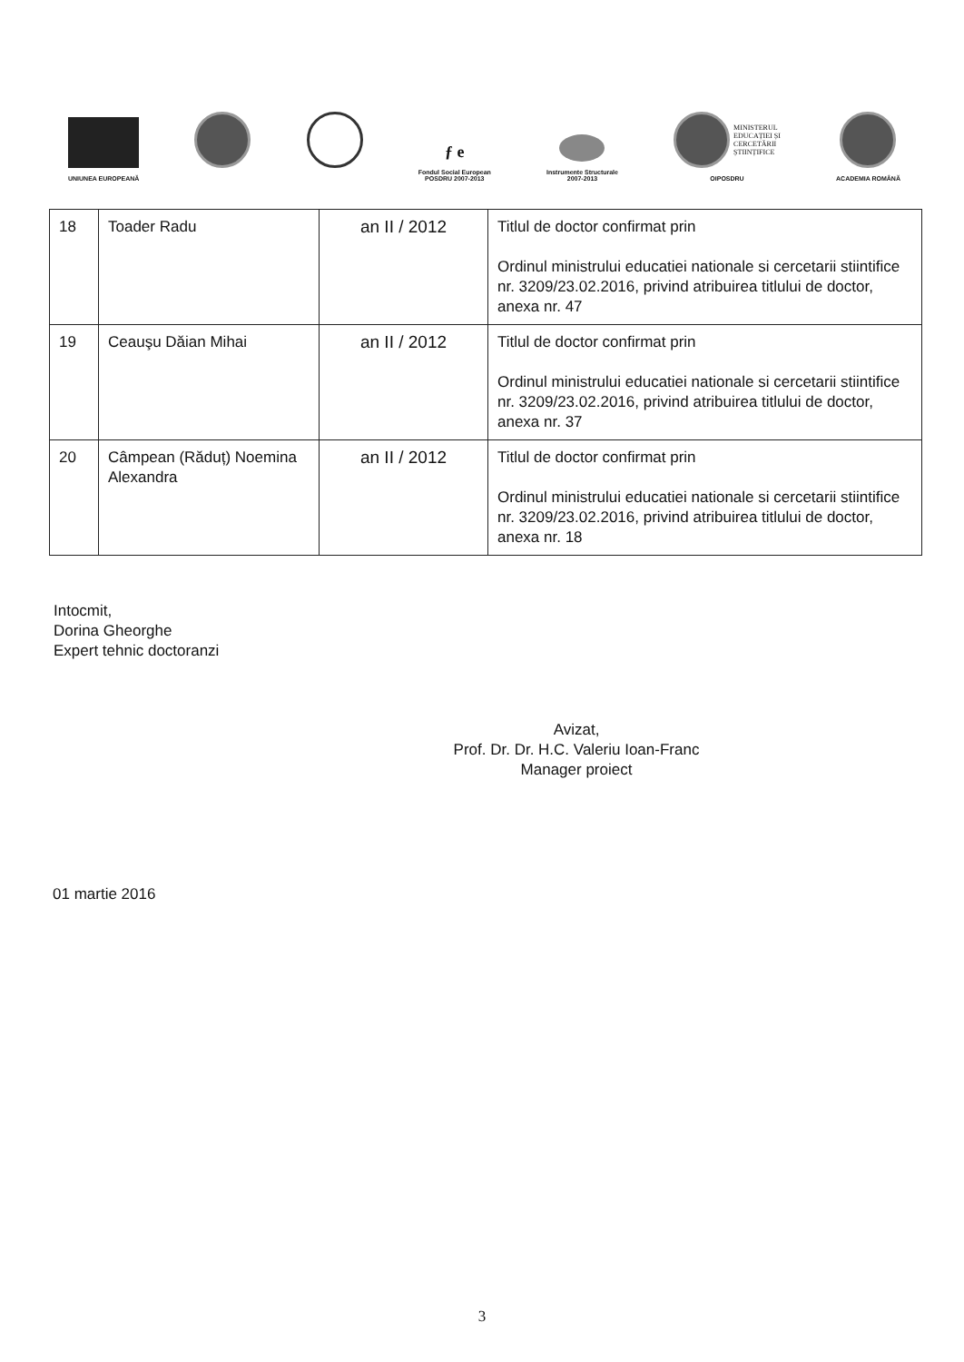UNIUNEA EUROPEANĂ
ƒ e
Fondul Social European
POSDRU 2007-2013
Instrumente Structurale
2007-2013
MINISTERUL
EDUCAȚIEI ȘI
CERCETĂRII
ȘTIINȚIFICE
OIPOSDRU
ACADEMIA ROMÂNĂ
| 18 | Toader Radu | an II / 2012 | Titlul de doctor confirmat prin Ordinul ministrului educatiei nationale si cercetarii stiintifice nr. 3209/23.02.2016, privind atribuirea titlului de doctor, anexa nr. 47 |
| 19 | Ceauşu Dăian Mihai | an II / 2012 | Titlul de doctor confirmat prin Ordinul ministrului educatiei nationale si cercetarii stiintifice nr. 3209/23.02.2016, privind atribuirea titlului de doctor, anexa nr. 37 |
| 20 | Câmpean (Răduț) Noemina Alexandra | an II / 2012 | Titlul de doctor confirmat prin Ordinul ministrului educatiei nationale si cercetarii stiintifice nr. 3209/23.02.2016, privind atribuirea titlului de doctor, anexa nr. 18 |
Intocmit,
Dorina Gheorghe
Expert tehnic doctoranzi
Avizat,
Prof. Dr. Dr. H.C. Valeriu Ioan-Franc
Manager proiect
01 martie 2016
3